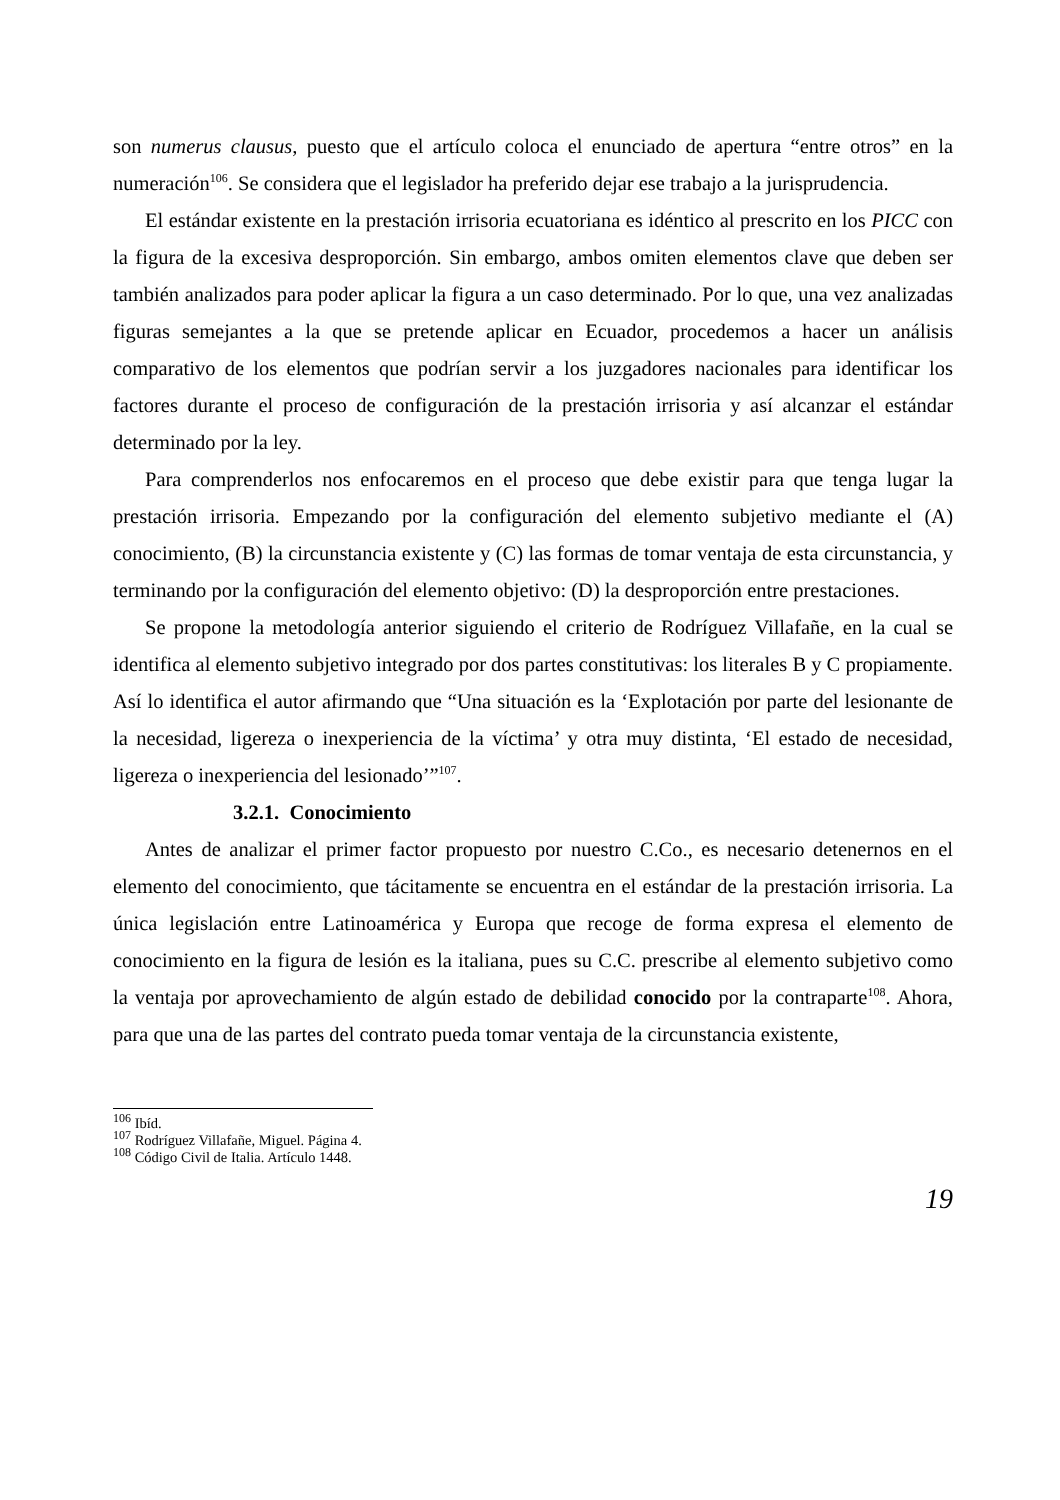son numerus clausus, puesto que el artículo coloca el enunciado de apertura “entre otros” en la numeración<sup>106</sup>. Se considera que el legislador ha preferido dejar ese trabajo a la jurisprudencia.
El estándar existente en la prestación irrisoria ecuatoriana es idéntico al prescrito en los PICC con la figura de la excesiva desproporción. Sin embargo, ambos omiten elementos clave que deben ser también analizados para poder aplicar la figura a un caso determinado. Por lo que, una vez analizadas figuras semejantes a la que se pretende aplicar en Ecuador, procedemos a hacer un análisis comparativo de los elementos que podrían servir a los juzgadores nacionales para identificar los factores durante el proceso de configuración de la prestación irrisoria y así alcanzar el estándar determinado por la ley.
Para comprenderlos nos enfocaremos en el proceso que debe existir para que tenga lugar la prestación irrisoria. Empezando por la configuración del elemento subjetivo mediante el (A) conocimiento, (B) la circunstancia existente y (C) las formas de tomar ventaja de esta circunstancia, y terminando por la configuración del elemento objetivo: (D) la desproporción entre prestaciones.
Se propone la metodología anterior siguiendo el criterio de Rodríguez Villafañe, en la cual se identifica al elemento subjetivo integrado por dos partes constitutivas: los literales B y C propiamente. Así lo identifica el autor afirmando que “Una situación es la ‘Explotación por parte del lesionante de la necesidad, ligereza o inexperiencia de la víctima’ y otra muy distinta, ‘El estado de necesidad, ligereza o inexperiencia del lesionado’”<sup>107</sup>.
3.2.1. Conocimiento
Antes de analizar el primer factor propuesto por nuestro C.Co., es necesario detenernos en el elemento del conocimiento, que tácitamente se encuentra en el estándar de la prestación irrisoria. La única legislación entre Latinoamérica y Europa que recoge de forma expresa el elemento de conocimiento en la figura de lesión es la italiana, pues su C.C. prescribe al elemento subjetivo como la ventaja por aprovechamiento de algún estado de debilidad conocido por la contraparte<sup>108</sup>. Ahora, para que una de las partes del contrato pueda tomar ventaja de la circunstancia existente,
<sup>106</sup> Ibíd.
<sup>107</sup> Rodríguez Villafañe, Miguel. Página 4.
<sup>108</sup> Código Civil de Italia. Artículo 1448.
19